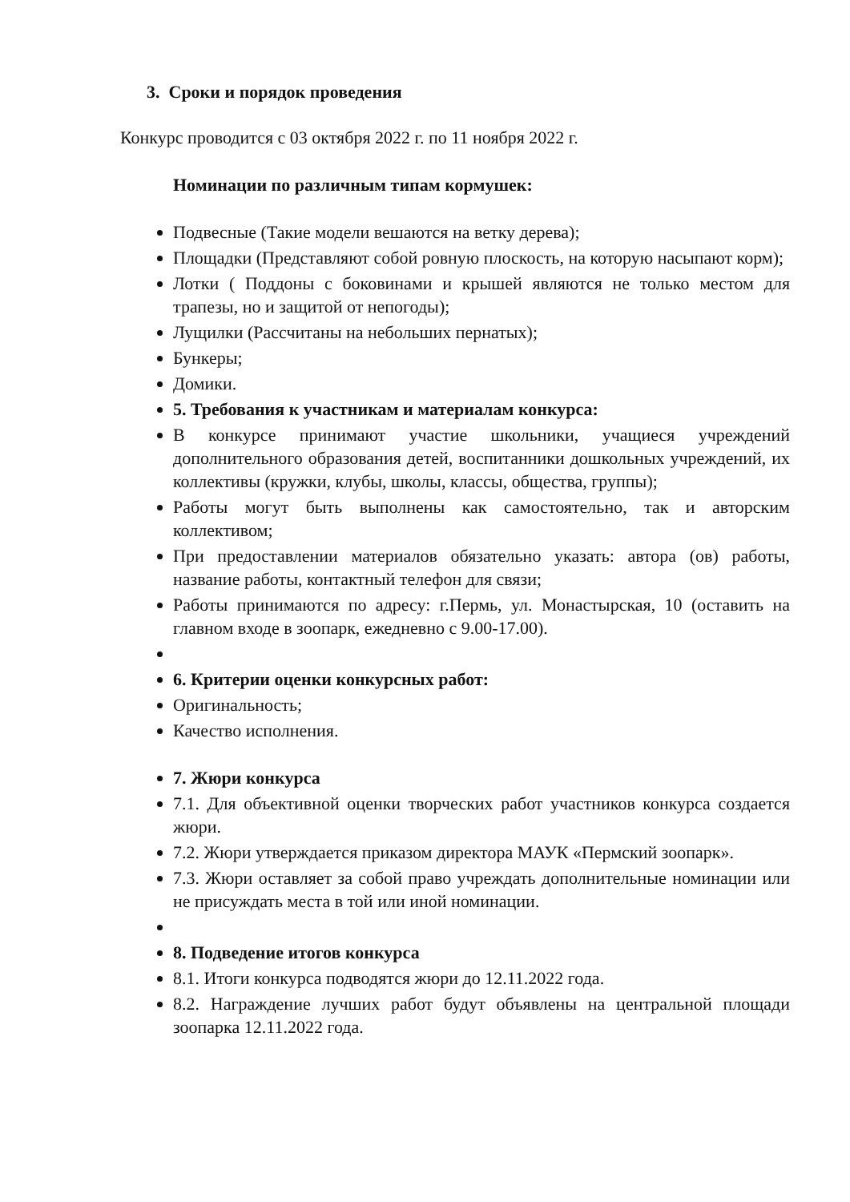3. Сроки и порядок проведения
Конкурс проводится с 03 октября 2022 г. по 11 ноября 2022 г.
Номинации по различным типам кормушек:
Подвесные (Такие модели вешаются на ветку дерева);
Площадки (Представляют собой ровную плоскость, на которую насыпают корм);
Лотки ( Поддоны с боковинами и крышей являются не только местом для трапезы, но и защитой от непогоды);
Лущилки (Рассчитаны на небольших пернатых);
Бункеры;
Домики.
5. Требования к участникам и материалам конкурса:
В конкурсе принимают участие школьники, учащиеся учреждений дополнительного образования детей, воспитанники дошкольных учреждений, их коллективы (кружки, клубы, школы, классы, общества, группы);
Работы могут быть выполнены как самостоятельно, так и авторским коллективом;
При предоставлении материалов обязательно указать: автора (ов) работы, название работы, контактный телефон для связи;
Работы принимаются по адресу: г.Пермь, ул. Монастырская, 10 (оставить на главном входе в зоопарк, ежедневно с 9.00-17.00).
6. Критерии оценки конкурсных работ:
Оригинальность;
Качество исполнения.
7. Жюри конкурса
7.1. Для объективной оценки творческих работ участников конкурса создается жюри.
7.2. Жюри утверждается приказом директора МАУК «Пермский зоопарк».
7.3. Жюри оставляет за собой право учреждать дополнительные номинации или не присуждать места в той или иной номинации.
8. Подведение итогов конкурса
8.1. Итоги конкурса подводятся жюри до 12.11.2022 года.
8.2. Награждение лучших работ будут объявлены на центральной площади зоопарка 12.11.2022 года.